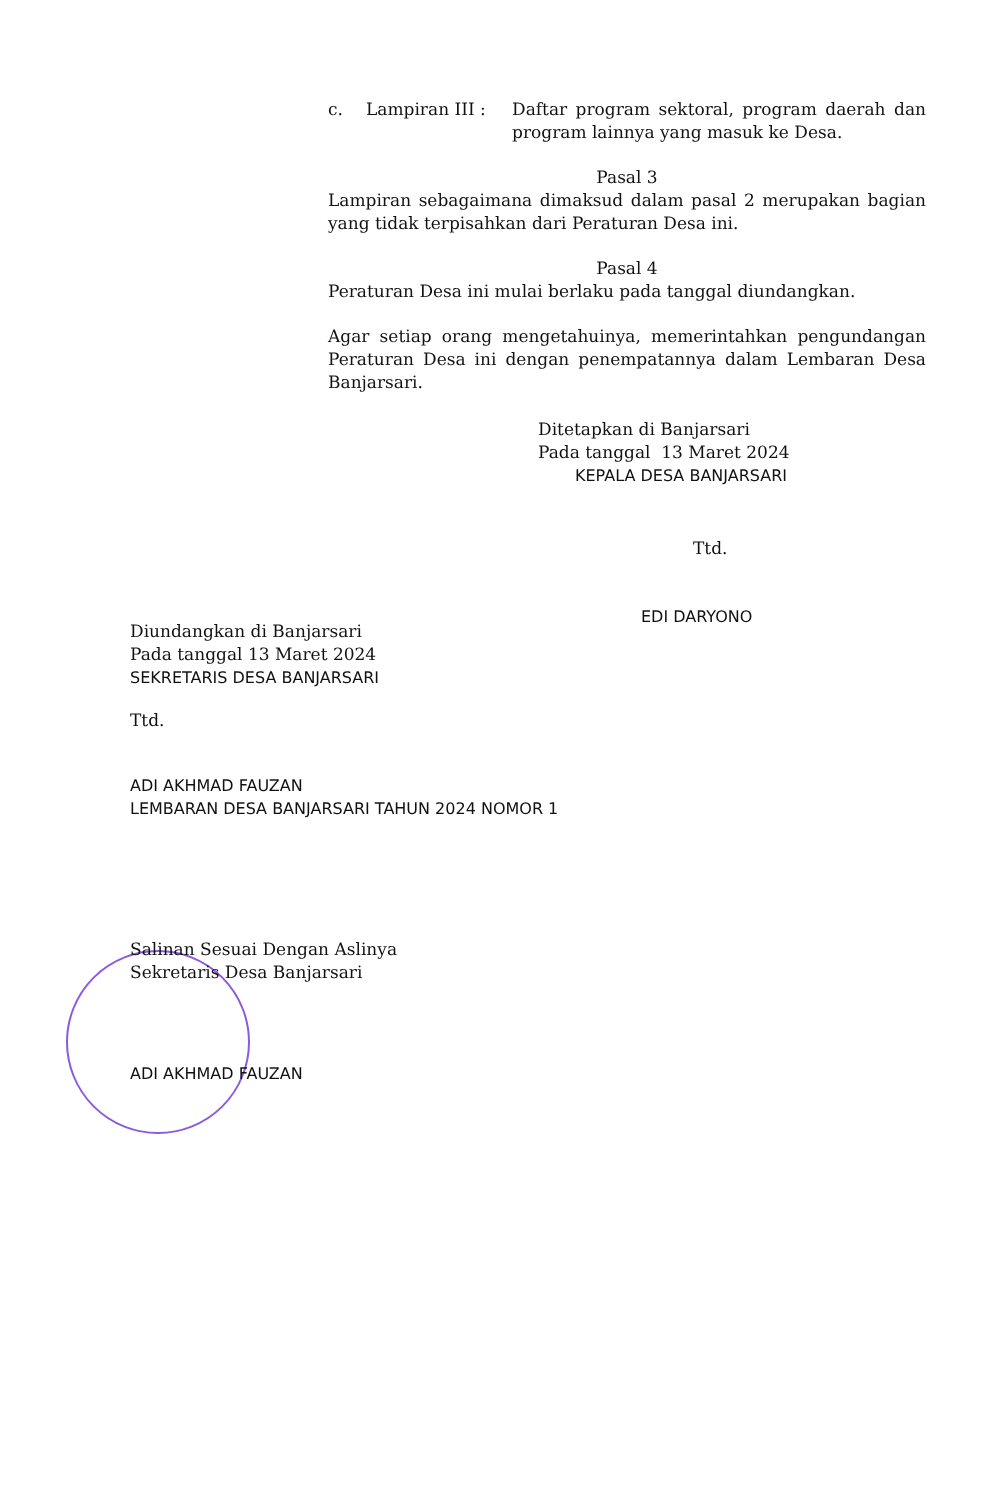c. Lampiran III : Daftar program sektoral, program daerah dan program lainnya yang masuk ke Desa.
Pasal 3
Lampiran sebagaimana dimaksud dalam pasal 2 merupakan bagian yang tidak terpisahkan dari Peraturan Desa ini.
Pasal 4
Peraturan Desa ini mulai berlaku pada tanggal diundangkan.
Agar setiap orang mengetahuinya, memerintahkan pengundangan Peraturan Desa ini dengan penempatannya dalam Lembaran Desa Banjarsari.
Ditetapkan di Banjarsari
Pada tanggal 13 Maret 2024
KEPALA DESA BANJARSARI
Ttd.
EDI DARYONO
Diundangkan di Banjarsari
Pada tanggal 13 Maret 2024
SEKRETARIS DESA BANJARSARI
Ttd.
ADI AKHMAD FAUZAN
LEMBARAN DESA BANJARSARI TAHUN 2024 NOMOR 1
Salinan Sesuai Dengan Aslinya
Sekretaris Desa Banjarsari
ADI AKHMAD FAUZAN